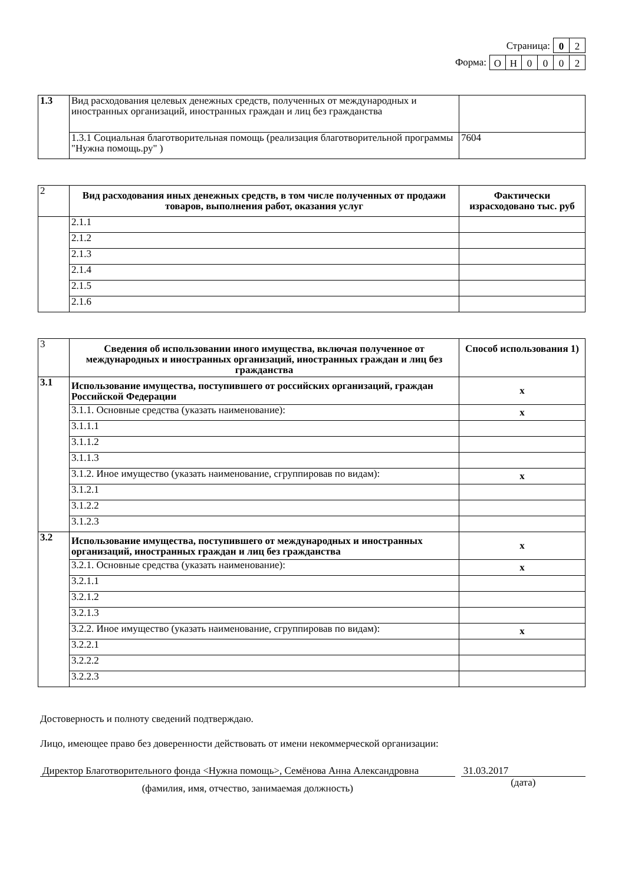Страница: 0 2
Форма: ОН 0002
| 1.3 | Вид расходования целевых денежных средств, полученных от международных и иностранных организаций, иностранных граждан и лиц без гражданства | |
| | 1.3.1 Социальная благотворительная помощь (реализация благотворительной программы "Нужна помощь.ру" ) | 7604 |
| 2 | Вид расходования иных денежных средств, в том числе полученных от продажи товаров, выполнения работ, оказания услуг | Фактически израсходовано тыс. руб |
| | 2.1.1 | |
| | 2.1.2 | |
| | 2.1.3 | |
| | 2.1.4 | |
| | 2.1.5 | |
| | 2.1.6 | |
| 3 | Сведения об использовании иного имущества, включая полученное от международных и иностранных организаций, иностранных граждан и лиц без гражданства | Способ использования 1) |
| 3.1 | Использование имущества, поступившего от российских организаций, граждан Российской Федерации | x |
| | 3.1.1. Основные средства (указать наименование): | x |
| | 3.1.1.1 | |
| | 3.1.1.2 | |
| | 3.1.1.3 | |
| | 3.1.2. Иное имущество (указать наименование, сгруппировав по видам): | x |
| | 3.1.2.1 | |
| | 3.1.2.2 | |
| | 3.1.2.3 | |
| 3.2 | Использование имущества, поступившего от международных и иностранных организаций, иностранных граждан и лиц без гражданства | x |
| | 3.2.1. Основные средства (указать наименование): | x |
| | 3.2.1.1 | |
| | 3.2.1.2 | |
| | 3.2.1.3 | |
| | 3.2.2. Иное имущество (указать наименование, сгруппировав по видам): | x |
| | 3.2.2.1 | |
| | 3.2.2.2 | |
| | 3.2.2.3 | |
Достоверность и полноту сведений подтверждаю.
Лицо, имеющее право без доверенности действовать от имени некоммерческой организации:
Директор Благотворительного фонда <Нужна помощь>, Семёнова Анна Александровна
(фамилия, имя, отчество, занимаемая должность)
31.03.2017
(дата)